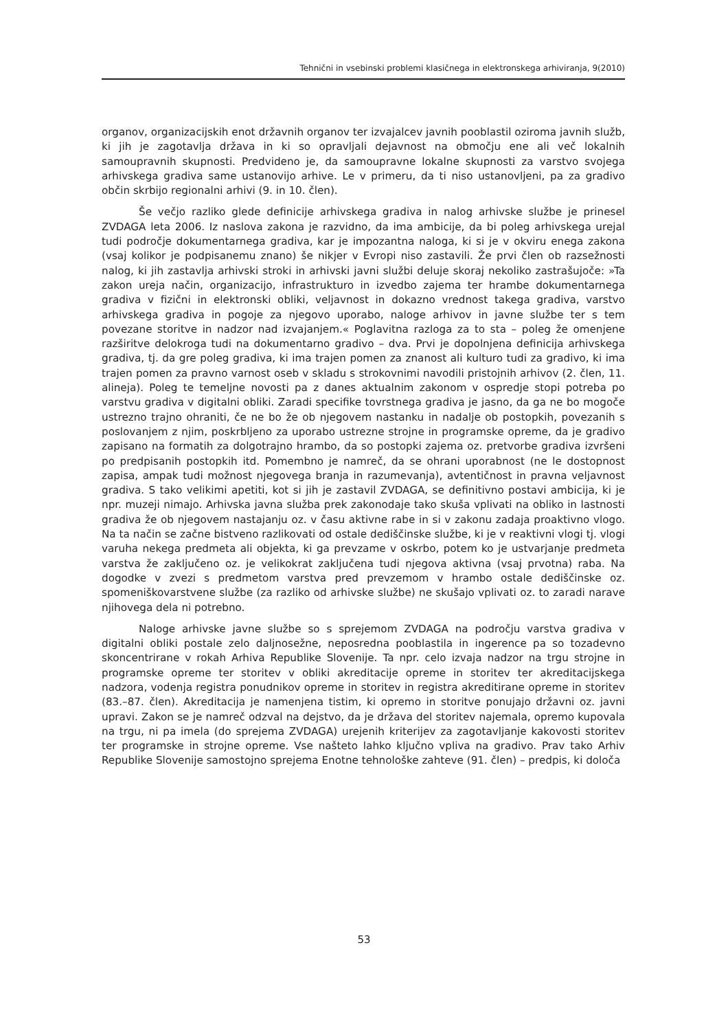Tehnični in vsebinski problemi klasičnega in elektronskega arhiviranja, 9(2010)
organov, organizacijskih enot državnih organov ter izvajalcev javnih pooblastil oziroma javnih služb, ki jih je zagotavlja država in ki so opravljali dejavnost na območju ene ali več lokalnih samoupravnih skupnosti. Predvideno je, da samoupravne lokalne skupnosti za varstvo svojega arhivskega gradiva same ustanovijo arhive. Le v primeru, da ti niso ustanovljeni, pa za gradivo občin skrbijo regionalni arhivi (9. in 10. člen).
Še večjo razliko glede definicije arhivskega gradiva in nalog arhivske službe je prinesel ZVDAGA leta 2006. Iz naslova zakona je razvidno, da ima ambicije, da bi poleg arhivskega urejal tudi področje dokumentarnega gradiva, kar je impozantna naloga, ki si je v okviru enega zakona (vsaj kolikor je podpisanemu znano) še nikjer v Evropi niso zastavili. Že prvi člen ob razsežnosti nalog, ki jih zastavlja arhivski stroki in arhivski javni službi deluje skoraj nekoliko zastrašujoče: »Ta zakon ureja način, organizacijo, infrastrukturo in izvedbo zajema ter hrambe dokumentarnega gradiva v fizični in elektronski obliki, veljavnost in dokazno vrednost takega gradiva, varstvo arhivskega gradiva in pogoje za njegovo uporabo, naloge arhivov in javne službe ter s tem povezane storitve in nadzor nad izvajanjem.« Poglavitna razloga za to sta – poleg že omenjene razširitve delokroga tudi na dokumentarno gradivo – dva. Prvi je dopolnjena definicija arhivskega gradiva, tj. da gre poleg gradiva, ki ima trajen pomen za znanost ali kulturo tudi za gradivo, ki ima trajen pomen za pravno varnost oseb v skladu s strokovnimi navodili pristojnih arhivov (2. člen, 11. alineja). Poleg te temeljne novosti pa z danes aktualnim zakonom v ospredje stopi potreba po varstvu gradiva v digitalni obliki. Zaradi specifike tovrstnega gradiva je jasno, da ga ne bo mogoče ustrezno trajno ohraniti, če ne bo že ob njegovem nastanku in nadalje ob postopkih, povezanih s poslovanjem z njim, poskrbljeno za uporabo ustrezne strojne in programske opreme, da je gradivo zapisano na formatih za dolgotrajno hrambo, da so postopki zajema oz. pretvorbe gradiva izvršeni po predpisanih postopkih itd. Pomembno je namreč, da se ohrani uporabnost (ne le dostopnost zapisa, ampak tudi možnost njegovega branja in razumevanja), avtentičnost in pravna veljavnost gradiva. S tako velikimi apetiti, kot si jih je zastavil ZVDAGA, se definitivno postavi ambicija, ki je npr. muzeji nimajo. Arhivska javna služba prek zakonodaje tako skuša vplivati na obliko in lastnosti gradiva že ob njegovem nastajanju oz. v času aktivne rabe in si v zakonu zadaja proaktivno vlogo. Na ta način se začne bistveno razlikovati od ostale dediščinske službe, ki je v reaktivni vlogi tj. vlogi varuha nekega predmeta ali objekta, ki ga prevzame v oskrbo, potem ko je ustvarjanje predmeta varstva že zaključeno oz. je velikokrat zaključena tudi njegova aktivna (vsaj prvotna) raba. Na dogodke v zvezi s predmetom varstva pred prevzemom v hrambo ostale dediščinske oz. spomeniškovarstvene službe (za razliko od arhivske službe) ne skušajo vplivati oz. to zaradi narave njihovega dela ni potrebno.
Naloge arhivske javne službe so s sprejemom ZVDAGA na področju varstva gradiva v digitalni obliki postale zelo daljnosežne, neposredna pooblastila in ingerence pa so tozadevno skoncentrirane v rokah Arhiva Republike Slovenije. Ta npr. celo izvaja nadzor na trgu strojne in programske opreme ter storitev v obliki akreditacije opreme in storitev ter akreditacijskega nadzora, vodenja registra ponudnikov opreme in storitev in registra akreditirane opreme in storitev (83.–87. člen). Akreditacija je namenjena tistim, ki opremo in storitve ponujajo državni oz. javni upravi. Zakon se je namreč odzval na dejstvo, da je država del storitev najemala, opremo kupovala na trgu, ni pa imela (do sprejema ZVDAGA) urejenih kriterijev za zagotavljanje kakovosti storitev ter programske in strojne opreme. Vse našteto lahko ključno vpliva na gradivo. Prav tako Arhiv Republike Slovenije samostojno sprejema Enotne tehnološke zahteve (91. člen) – predpis, ki določa
53